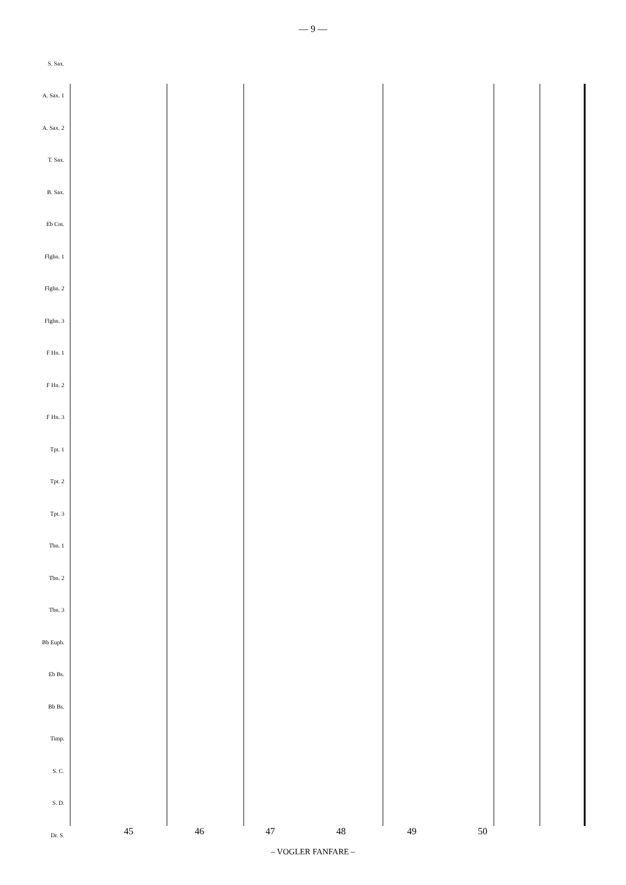— 9 —
S. Sax.
A. Sax. 1
A. Sax. 2
T. Sax.
B. Sax.
Eb Cnt.
Flghn. 1
Flghn. 2
Flghn. 3
F Hn. 1
F Hn. 2
F Hn. 3
Tpt. 1
Tpt. 2
Tpt. 3
Tbn. 1
Tbn. 2
Tbn. 3
Bb Euph.
Eb Bs.
Bb Bs.
Timp.
S. C.
S. D.
Dr. S.
45 46 47 48 49 50
– VOGLER FANFARE –